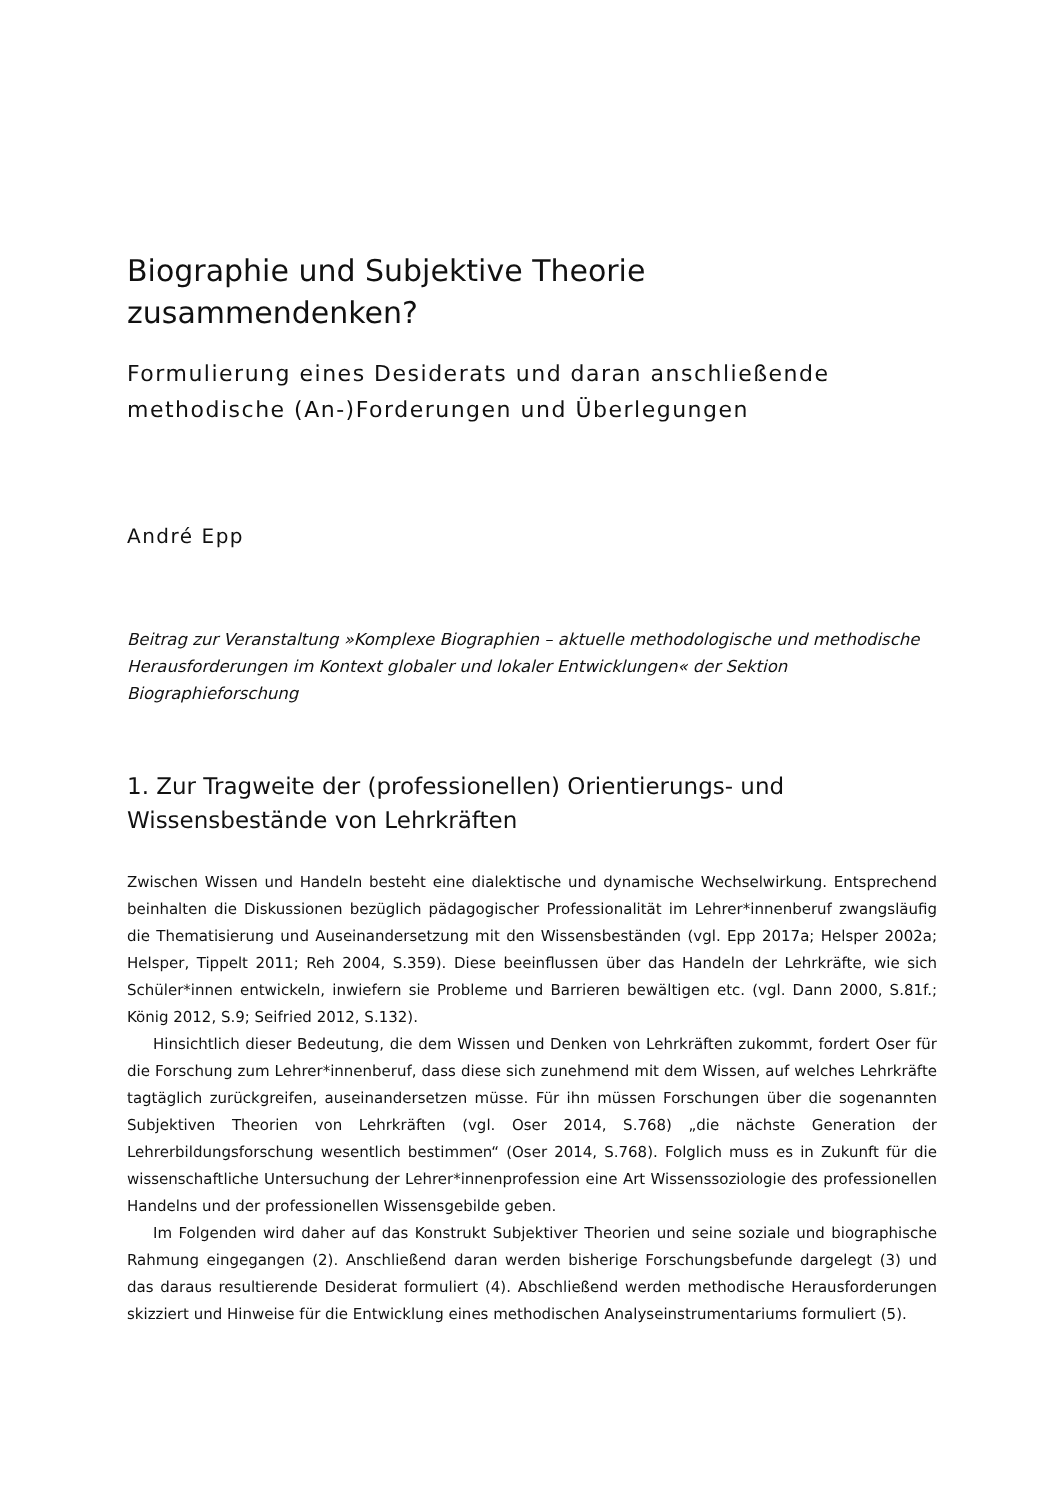Biographie und Subjektive Theorie zusammendenken?
Formulierung eines Desiderats und daran anschließende methodische (An-)Forderungen und Überlegungen
André Epp
Beitrag zur Veranstaltung »Komplexe Biographien – aktuelle methodologische und methodische Herausforderungen im Kontext globaler und lokaler Entwicklungen« der Sektion Biographieforschung
1. Zur Tragweite der (professionellen) Orientierungs- und Wissensbestände von Lehrkräften
Zwischen Wissen und Handeln besteht eine dialektische und dynamische Wechselwirkung. Entsprechend beinhalten die Diskussionen bezüglich pädagogischer Professionalität im Lehrer*innenberuf zwangsläufig die Thematisierung und Auseinandersetzung mit den Wissensbeständen (vgl. Epp 2017a; Helsper 2002a; Helsper, Tippelt 2011; Reh 2004, S.359). Diese beeinflussen über das Handeln der Lehrkräfte, wie sich Schüler*innen entwickeln, inwiefern sie Probleme und Barrieren bewältigen etc. (vgl. Dann 2000, S.81f.; König 2012, S.9; Seifried 2012, S.132).
Hinsichtlich dieser Bedeutung, die dem Wissen und Denken von Lehrkräften zukommt, fordert Oser für die Forschung zum Lehrer*innenberuf, dass diese sich zunehmend mit dem Wissen, auf welches Lehrkräfte tagtäglich zurückgreifen, auseinandersetzen müsse. Für ihn müssen Forschungen über die sogenannten Subjektiven Theorien von Lehrkräften (vgl. Oser 2014, S.768) „die nächste Generation der Lehrerbildungsforschung wesentlich bestimmen“ (Oser 2014, S.768). Folglich muss es in Zukunft für die wissenschaftliche Untersuchung der Lehrer*innenprofession eine Art Wissenssoziologie des professionellen Handelns und der professionellen Wissensgebilde geben.
Im Folgenden wird daher auf das Konstrukt Subjektiver Theorien und seine soziale und biographische Rahmung eingegangen (2). Anschließend daran werden bisherige Forschungsbefunde dargelegt (3) und das daraus resultierende Desiderat formuliert (4). Abschließend werden methodische Herausforderungen skizziert und Hinweise für die Entwicklung eines methodischen Analyseinstrumentariums formuliert (5).